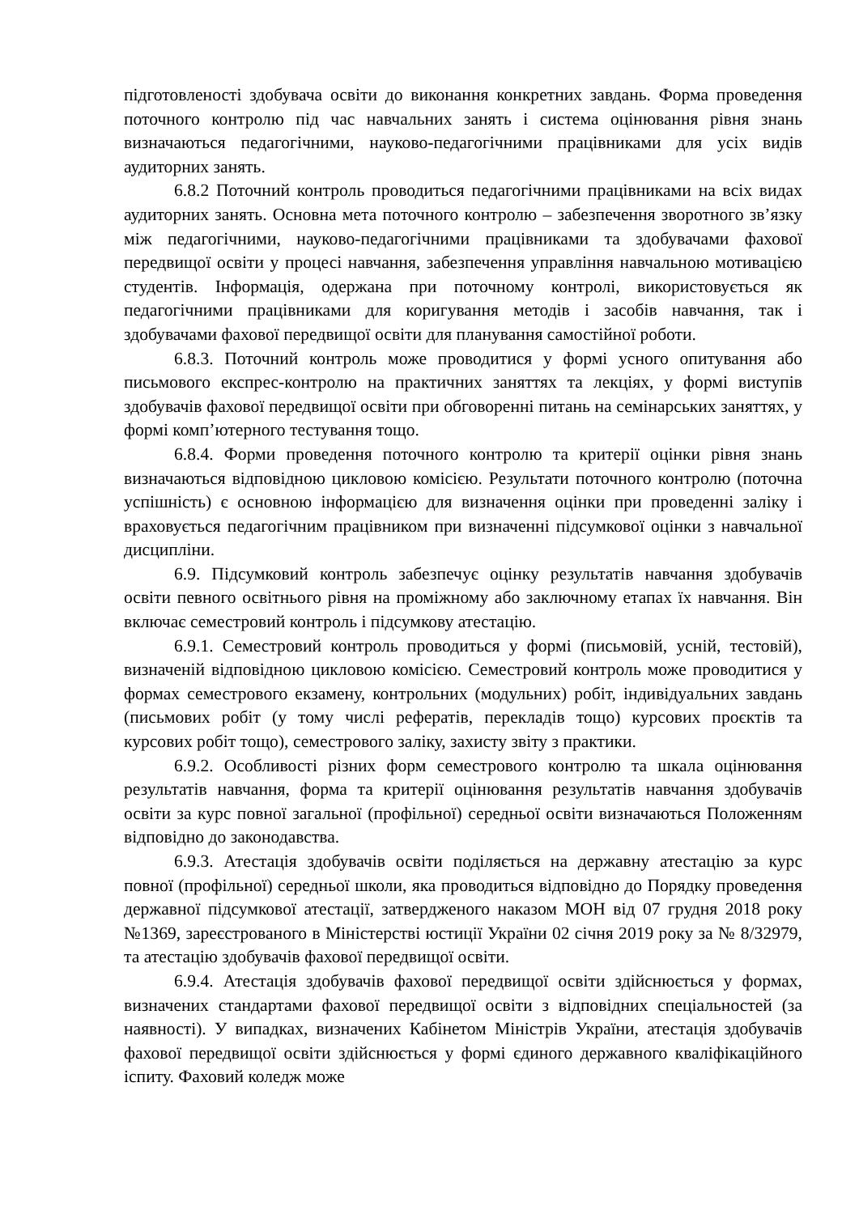підготовленості здобувача освіти до виконання конкретних завдань. Форма проведення поточного контролю під час навчальних занять і система оцінювання рівня знань визначаються педагогічними, науково-педагогічними працівниками для усіх видів аудиторних занять.
6.8.2 Поточний контроль проводиться педагогічними працівниками на всіх видах аудиторних занять. Основна мета поточного контролю – забезпечення зворотного зв’язку між педагогічними, науково-педагогічними працівниками та здобувачами фахової передвищої освіти у процесі навчання, забезпечення управління навчальною мотивацією студентів. Інформація, одержана при поточному контролі, використовується як педагогічними працівниками для коригування методів і засобів навчання, так і здобувачами фахової передвищої освіти для планування самостійної роботи.
6.8.3. Поточний контроль може проводитися у формі усного опитування або письмового експрес-контролю на практичних заняттях та лекціях, у формі виступів здобувачів фахової передвищої освіти при обговоренні питань на семінарських заняттях, у формі комп’ютерного тестування тощо.
6.8.4. Форми проведення поточного контролю та критерії оцінки рівня знань визначаються відповідною цикловою комісією. Результати поточного контролю (поточна успішність) є основною інформацією для визначення оцінки при проведенні заліку і враховується педагогічним працівником при визначенні підсумкової оцінки з навчальної дисципліни.
6.9. Підсумковий контроль забезпечує оцінку результатів навчання здобувачів освіти певного освітнього рівня на проміжному або заключному етапах їх навчання. Він включає семестровий контроль і підсумкову атестацію.
6.9.1. Семестровий контроль проводиться у формі (письмовій, усній, тестовій), визначеній відповідною цикловою комісією. Семестровий контроль може проводитися у формах семестрового екзамену, контрольних (модульних) робіт, індивідуальних завдань (письмових робіт (у тому числі рефератів, перекладів тощо) курсових проєктів та курсових робіт тощо), семестрового заліку, захисту звіту з практики.
6.9.2. Особливості різних форм семестрового контролю та шкала оцінювання результатів навчання, форма та критерії оцінювання результатів навчання здобувачів освіти за курс повної загальної (профільної) середньої освіти визначаються Положенням відповідно до законодавства.
6.9.3. Атестація здобувачів освіти поділяється на державну атестацію за курс повної (профільної) середньої школи, яка проводиться відповідно до Порядку проведення державної підсумкової атестації, затвердженого наказом МОН від 07 грудня 2018 року №1369, зареєстрованого в Міністерстві юстиції України 02 січня 2019 року за № 8/32979, та атестацію здобувачів фахової передвищої освіти.
6.9.4. Атестація здобувачів фахової передвищої освіти здійснюється у формах, визначених стандартами фахової передвищої освіти з відповідних спеціальностей (за наявності). У випадках, визначених Кабінетом Міністрів України, атестація здобувачів фахової передвищої освіти здійснюється у формі єдиного державного кваліфікаційного іспиту. Фаховий коледж може